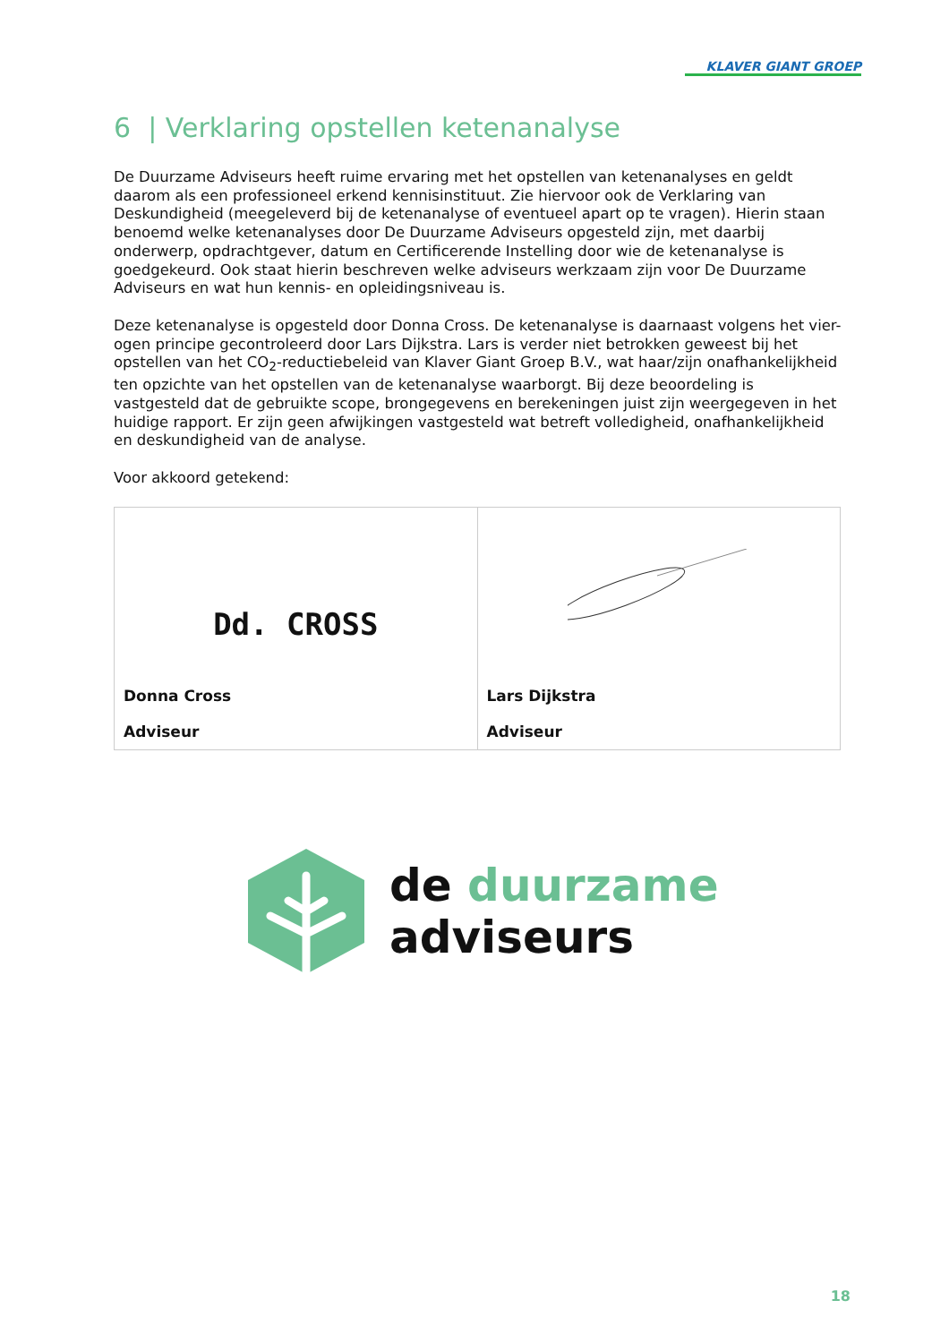KLAVER GIANT GROEP
6 | Verklaring opstellen ketenanalyse
De Duurzame Adviseurs heeft ruime ervaring met het opstellen van ketenanalyses en geldt daarom als een professioneel erkend kennisinstituut. Zie hiervoor ook de Verklaring van Deskundigheid (meegeleverd bij de ketenanalyse of eventueel apart op te vragen). Hierin staan benoemd welke ketenanalyses door De Duurzame Adviseurs opgesteld zijn, met daarbij onderwerp, opdrachtgever, datum en Certificerende Instelling door wie de ketenanalyse is goedgekeurd. Ook staat hierin beschreven welke adviseurs werkzaam zijn voor De Duurzame Adviseurs en wat hun kennis- en opleidingsniveau is.
Deze ketenanalyse is opgesteld door Donna Cross. De ketenanalyse is daarnaast volgens het vier-ogen principe gecontroleerd door Lars Dijkstra. Lars is verder niet betrokken geweest bij het opstellen van het CO<sub>2</sub>-reductiebeleid van Klaver Giant Groep B.V., wat haar/zijn onafhankelijkheid ten opzichte van het opstellen van de ketenanalyse waarborgt. Bij deze beoordeling is vastgesteld dat de gebruikte scope, brongegevens en berekeningen juist zijn weergegeven in het huidige rapport. Er zijn geen afwijkingen vastgesteld wat betreft volledigheid, onafhankelijkheid en deskundigheid van de analyse.
Voor akkoord getekend:
| Dd. CROSS Donna Cross Adviseur | Lars Dijkstra Adviseur |
de duurzame
adviseurs
18